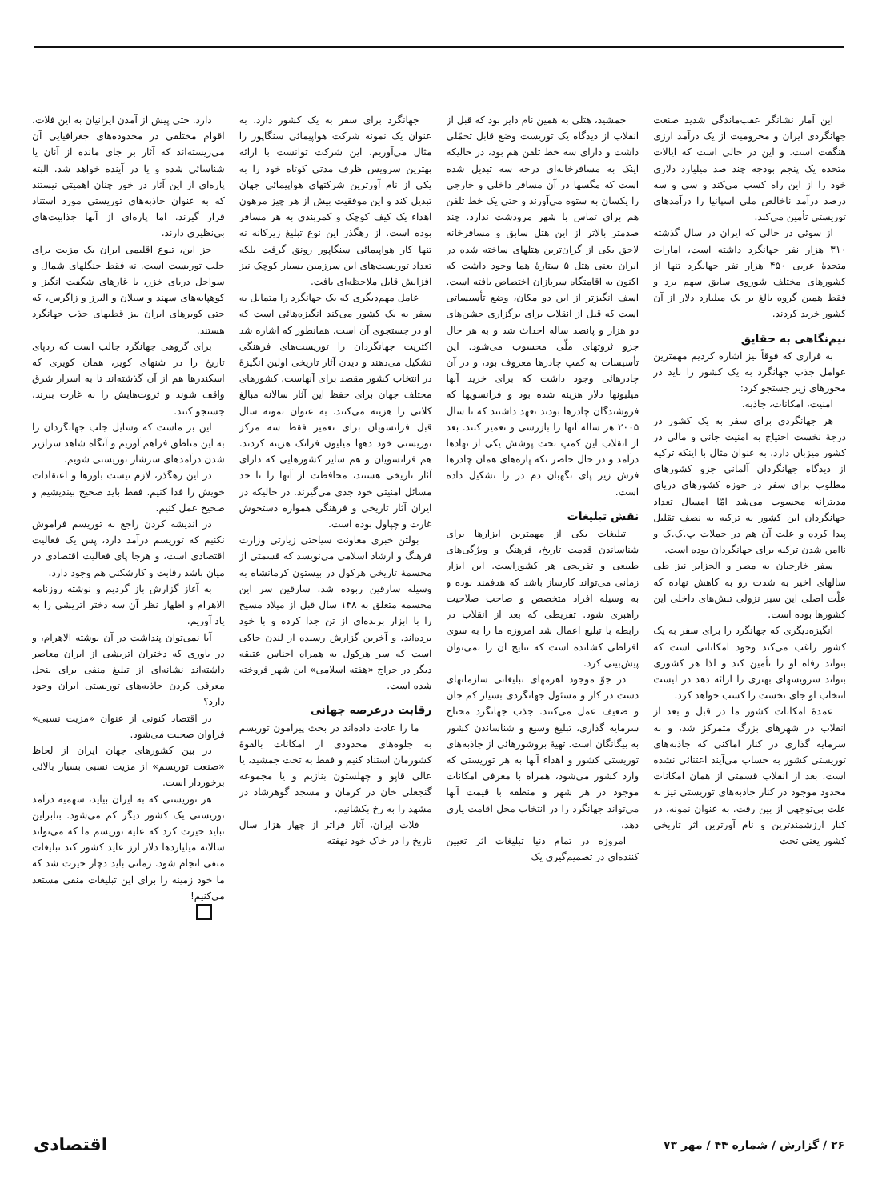این آمار نشانگر عقب‌ماندگی شدید صنعت جهانگردی ایران و محرومیت از یک درآمد ارزی هنگفت است. و این در حالی است که ایالات متحده یک پنجم بودجه چند صد میلیارد دلاری خود را از این راه کسب می‌کند و سی و سه درصد درآمد ناخالص ملی اسپانیا را درآمدهای توریستی تأمین می‌کند.
از سوئی در حالی که ایران در سال گذشته ۳۱۰ هزار نفر جهانگرد داشته است، امارات متحدهٔ عربی ۴۵۰ هزار نفر جهانگرد تنها از کشورهای مختلف شوروی سابق سهم برد و فقط همین گروه بالغ بر یک میلیارد دلار از آن کشور خرید کردند.
نیم‌نگاهی به حقایق
به قراری که فوقاً نیز اشاره کردیم مهمترین عوامل جذب جهانگرد به یک کشور را باید در محورهای زیر جستجو کرد:
امنیت، امکانات، جاذبه.
هر جهانگردی برای سفر به یک کشور در درجهٔ نخست احتیاج به امنیت جانی و مالی در کشور میزبان دارد. به عنوان مثال با اینکه ترکیه از دیدگاه جهانگردان آلمانی جزو کشورهای مطلوب برای سفر در حوزه کشورهای دریای مدیترانه محسوب می‌شد امّا امسال تعداد جهانگردان این کشور به ترکیه به نصف تقلیل پیدا کرده و علت آن هم در حملات پ.ک.ک و ناامن شدن ترکیه برای جهانگردان بوده است.
سفر خارجیان به مصر و الجزایر نیز طی سالهای اخیر به شدت رو به کاهش نهاده که علّت اصلی این سیر نزولی تنش‌های داخلی این کشورها بوده است.
انگیزه‌دیگری که جهانگرد را برای سفر به یک کشور راغب می‌کند وجود امکاناتی است که بتواند رفاه او را تأمین کند و لذا هر کشوری بتواند سرویسهای بهتری را ارائه دهد در لیست انتخاب او جای نخست را کسب خواهد کرد.
عمدهٔ امکانات کشور ما در قبل و بعد از انقلاب در شهرهای بزرگ متمرکز شد، و به سرمایه گذاری در کنار اماکنی که جاذبه‌های توریستی کشور به حساب می‌آیند اعتنائی نشده است. بعد از انقلاب قسمتی از همان امکانات محدود موجود در کنار جاذبه‌های توریستی نیز به علت بی‌توجهی از بین رفت. به عنوان نمونه، در کنار ارزشمندترین و نام آورترین اثر تاریخی کشور یعنی تخت
جمشید، هتلی به همین نام دایر بود که قبل از انقلاب از دیدگاه یک توریست وضع قابل تحمّلی داشت و دارای سه خط تلفن هم بود، در حالیکه اینک به مسافرخانه‌ای درجه سه تبدیل شده است که مگسها در آن مسافر داخلی و خارجی را یکسان به ستوه می‌آورند و حتی یک خط تلفن هم برای تماس با شهر مرودشت ندارد. چند صدمتر بالاتر از این هتل سابق و مسافرخانه لاحق یکی از گران‌ترین هتلهای ساخته شده در ایران یعنی هتل ۵ ستارهٔ هما وجود داشت که اکنون به اقامتگاه سربازان اختصاص یافته است. اسف انگیزتر از این دو مکان، وضع تأسیساتی است که قبل از انقلاب برای برگزاری جشن‌های دو هزار و پانصد ساله احداث شد و به هر حال جزو ثروتهای ملّی محسوب می‌شود. این تأسیسات به کمپ چادرها معروف بود، و در آن چادرهائی وجود داشت که برای خرید آنها میلیونها دلار هزینه شده بود و فرانسویها که فروشندگان چادرها بودند تعهد داشتند که تا سال ۲۰۰۵ هر ساله آنها را بازرسی و تعمیر کنند. بعد از انقلاب این کمپ تحت پوشش یکی از نهادها درآمد و در حال حاضر تکه پاره‌های همان چادرها فرش زیر پای نگهبان دم در را تشکیل داده است.
نقش تبلیغات
تبلیغات یکی از مهمترین ابزارها برای شناساندن قدمت تاریخ، فرهنگ و ویژگی‌های طبیعی و تفریحی هر کشوراست. این ابزار زمانی می‌تواند کارساز باشد که هدفمند بوده و به وسیله افراد متخصص و صاحب صلاحیت راهبری شود. تفریطی که بعد از انقلاب در رابطه با تبلیغ اعمال شد امروزه ما را به سوی افراطی کشانده است که نتایج آن را نمی‌توان پیش‌بینی کرد.
در جوّ موجود اهرمهای تبلیغاتی سازمانهای دست در کار و مسئول جهانگردی بسیار کم جان و ضعیف عمل می‌کنند. جذب جهانگرد محتاج سرمایه گذاری، تبلیغ وسیع و شناساندن کشور به بیگانگان است. تهیهٔ بروشورهائی از جاذبه‌های توریستی کشور و اهداء آنها به هر توریستی که وارد کشور می‌شود، همراه با معرفی امکانات موجود در هر شهر و منطقه با قیمت آنها می‌تواند جهانگرد را در انتخاب محل اقامت یاری دهد.
امروزه در تمام دنیا تبلیغات اثر تعیین کننده‌ای در تصمیم‌گیری یک
جهانگرد برای سفر به یک کشور دارد. به عنوان یک نمونه شرکت هواپیمائی سنگاپور را مثال می‌آوریم. این شرکت توانست با ارائه بهترین سرویس ظرف مدتی کوتاه خود را به یکی از نام آورترین شرکتهای هواپیمائی جهان تبدیل کند و این موفقیت بیش از هر چیز مرهون اهداء یک کیف کوچک و کمربندی به هر مسافر بوده است. از رهگذر این نوع تبلیغ زیرکانه نه تنها کار هواپیمائی سنگاپور رونق گرفت بلکه تعداد توریست‌های این سرزمین بسیار کوچک نیز افزایش قابل ملاحظه‌ای یافت.
عامل مهم‌دیگری که یک جهانگرد را متمایل به سفر به یک کشور می‌کند انگیزه‌هائی است که او در جستجوی آن است. همانطور که اشاره شد اکثریت جهانگردان را توریست‌های فرهنگی تشکیل می‌دهند و دیدن آثار تاریخی اولین انگیزهٔ در انتخاب کشور مقصد برای آنهاست. کشورهای مختلف جهان برای حفظ این آثار سالانه مبالغ کلانی را هزینه می‌کنند. به عنوان نمونه سال قبل فرانسویان برای تعمیر فقط سه مرکز توریستی خود دهها میلیون فرانک هزینه کردند. هم فرانسویان و هم سایر کشورهایی که دارای آثار تاریخی هستند، محافظت از آنها را تا حد مسائل امنیتی خود جدی می‌گیرند. در حالیکه در ایران آثار تاریخی و فرهنگی همواره دستخوش غارت و چپاول بوده است.
بولتن خبری معاونت سیاحتی زیارتی وزارت فرهنگ و ارشاد اسلامی می‌نویسد که قسمتی از مجسمهٔ تاریخی هرکول در بیستون کرمانشاه به وسیله سارقین ربوده شد. سارقین سر این مجسمه متعلق به ۱۴۸ سال قبل از میلاد مسیح را با ابزار برنده‌ای از تن جدا کرده و با خود برده‌اند. و آخرین گزارش رسیده از لندن حاکی است که سر هرکول به همراه اجناس عتیقه دیگر در حراج «هفته اسلامی» این شهر فروخته شده است.
رقابت درعرصه جهانی
ما را عادت داده‌اند در بحث پیرامون توریسم به جلوه‌های محدودی از امکانات بالقوهٔ کشورمان استناد کنیم و فقط به تخت جمشید، یا عالی قاپو و چهلستون بنازیم و یا مجموعه گنجعلی خان در کرمان و مسجد گوهرشاد در مشهد را به رخ بکشانیم.
فلات ایران، آثار فراتر از چهار هزار سال تاریخ را در خاک خود نهفته
دارد. حتی پیش از آمدن ایرانیان به این فلات، اقوام مختلفی در محدوده‌های جغرافیایی آن می‌زیسته‌اند که آثار بر جای مانده از آنان یا شناسائی شده و یا در آینده خواهد شد. البته پاره‌ای از این آثار در خور چنان اهمیتی نیستند که به عنوان جاذبه‌های توریستی مورد استناد قرار گیرند. اما پاره‌ای از آنها جذابیت‌های بی‌نظیری دارند.
جز این، تنوع اقلیمی ایران یک مزیت برای جلب توریست است. نه فقط جنگلهای شمال و سواحل دریای خزر، یا غارهای شگفت انگیز و کوهپایه‌های سهند و سبلان و البرز و زاگرس، که حتی کویرهای ایران نیز قطبهای جذب جهانگرد هستند.
برای گروهی جهانگرد جالب است که ردپای تاریخ را در شنهای کویر، همان کویری که اسکندرها هم از آن گذشته‌اند تا به اسرار شرق واقف شوند و ثروت‌هایش را به غارت ببرند، جستجو کنند.
این بر ماست که وسایل جلب جهانگردان را به این مناطق فراهم آوریم و آنگاه شاهد سرازیر شدن درآمدهای سرشار توریستی شویم.
در این رهگذر، لازم نیست باورها و اعتقادات خویش را فدا کنیم. فقط باید صحیح بیندیشیم و صحیح عمل کنیم.
در اندیشه کردن راجع به توریسم فراموش نکنیم که توریسم درآمد دارد، پس یک فعالیت اقتصادی است، و هرجا پای فعالیت اقتصادی در میان باشد رقابت و کارشکنی هم وجود دارد.
به آغاز گزارش باز گردیم و نوشته روزنامه الاهرام و اظهار نظر آن سه دختر اتریشی را به یاد آوریم.
آیا نمی‌توان پنداشت در آن نوشته الاهرام، و در باوری که دختران اتریشی از ایران معاصر داشته‌اند نشانه‌ای از تبلیغ منفی برای بنجل معرفی کردن جاذبه‌های توریستی ایران وجود دارد؟
در اقتصاد کنونی از عنوان «مزیت نسبی» فراوان صحبت می‌شود.
در بین کشورهای جهان ایران از لحاظ «صنعت توریسم» از مزیت نسبی بسیار بالائی برخوردار است.
هر توریستی که به ایران بیاید، سهمیه درآمد توریستی یک کشور دیگر کم می‌شود. بنابراین نباید حیرت کرد که علیه توریسم ما که می‌تواند سالانه میلیاردها دلار ارز عاید کشور کند تبلیغات منفی انجام شود. زمانی باید دچار حیرت شد که ما خود زمینه را برای این تبلیغات منفی مستعد می‌کنیم!
۲۶ / گزارش / شماره ۴۴ / مهر ۷۳ اقتصادی